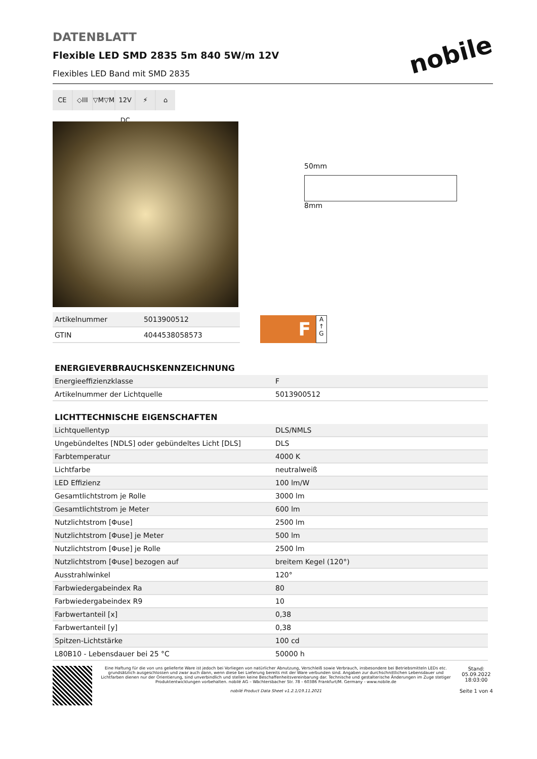nobile
DATENBLATT
Flexible LED SMD 2835 5m 840 5W/m 12V
Flexibles LED Band mit SMD 2835
CE ◇III ▽M▽M 12V DC ⚡ ⌂
50mm
8mm
| Artikelnummer | 5013900512 |
| GTIN | 4044538058573 |
F
A ↑ G
ENERGIEVERBRAUCHSKENNZEICHNUNG
| Energieeffizienzklasse | F |
| Artikelnummer der Lichtquelle | 5013900512 |
LICHTTECHNISCHE EIGENSCHAFTEN
| Lichtquellentyp | DLS/NMLS |
| Ungebündeltes [NDLS] oder gebündeltes Licht [DLS] | DLS |
| Farbtemperatur | 4000 K |
| Lichtfarbe | neutralweiß |
| LED Effizienz | 100 lm/W |
| Gesamtlichtstrom je Rolle | 3000 lm |
| Gesamtlichtstrom je Meter | 600 lm |
| Nutzlichtstrom [Φuse] | 2500 lm |
| Nutzlichtstrom [Φuse] je Meter | 500 lm |
| Nutzlichtstrom [Φuse] je Rolle | 2500 lm |
| Nutzlichtstrom [Φuse] bezogen auf | breitem Kegel (120°) |
| Ausstrahlwinkel | 120° |
| Farbwiedergabeindex Ra | 80 |
| Farbwiedergabeindex R9 | 10 |
| Farbwertanteil [x] | 0,38 |
| Farbwertanteil [y] | 0,38 |
| Spitzen-Lichtstärke | 100 cd |
| L80B10 - Lebensdauer bei 25 °C | 50000 h |
Eine Haftung für die von uns gelieferte Ware ist jedoch bei Vorliegen von natürlicher Abnutzung, Verschleiß sowie Verbrauch, insbesondere bei Betriebsmitteln LEDs etc. grundsätzlich ausgeschlossen und zwar auch dann, wenn diese bei Lieferung bereits mit der Ware verbunden sind. Angaben zur durchschnittlichen Lebensdauer und Lichtfarben dienen nur der Orientierung, sind unverbindlich und stellen keine Beschaffenheitsvereinbarung dar. Technische und gestalterische Änderungen im Zuge stetiger Produktentwicklungen vorbehalten. nobilé AG – Wächtersbacher Str. 78 - 60386 Frankfurt/M. Germany - www.nobile.de
nobilé Product Data Sheet v1.2.1/19.11.2021
Stand:
05.09.2022
18:03:00
Seite 1 von 4